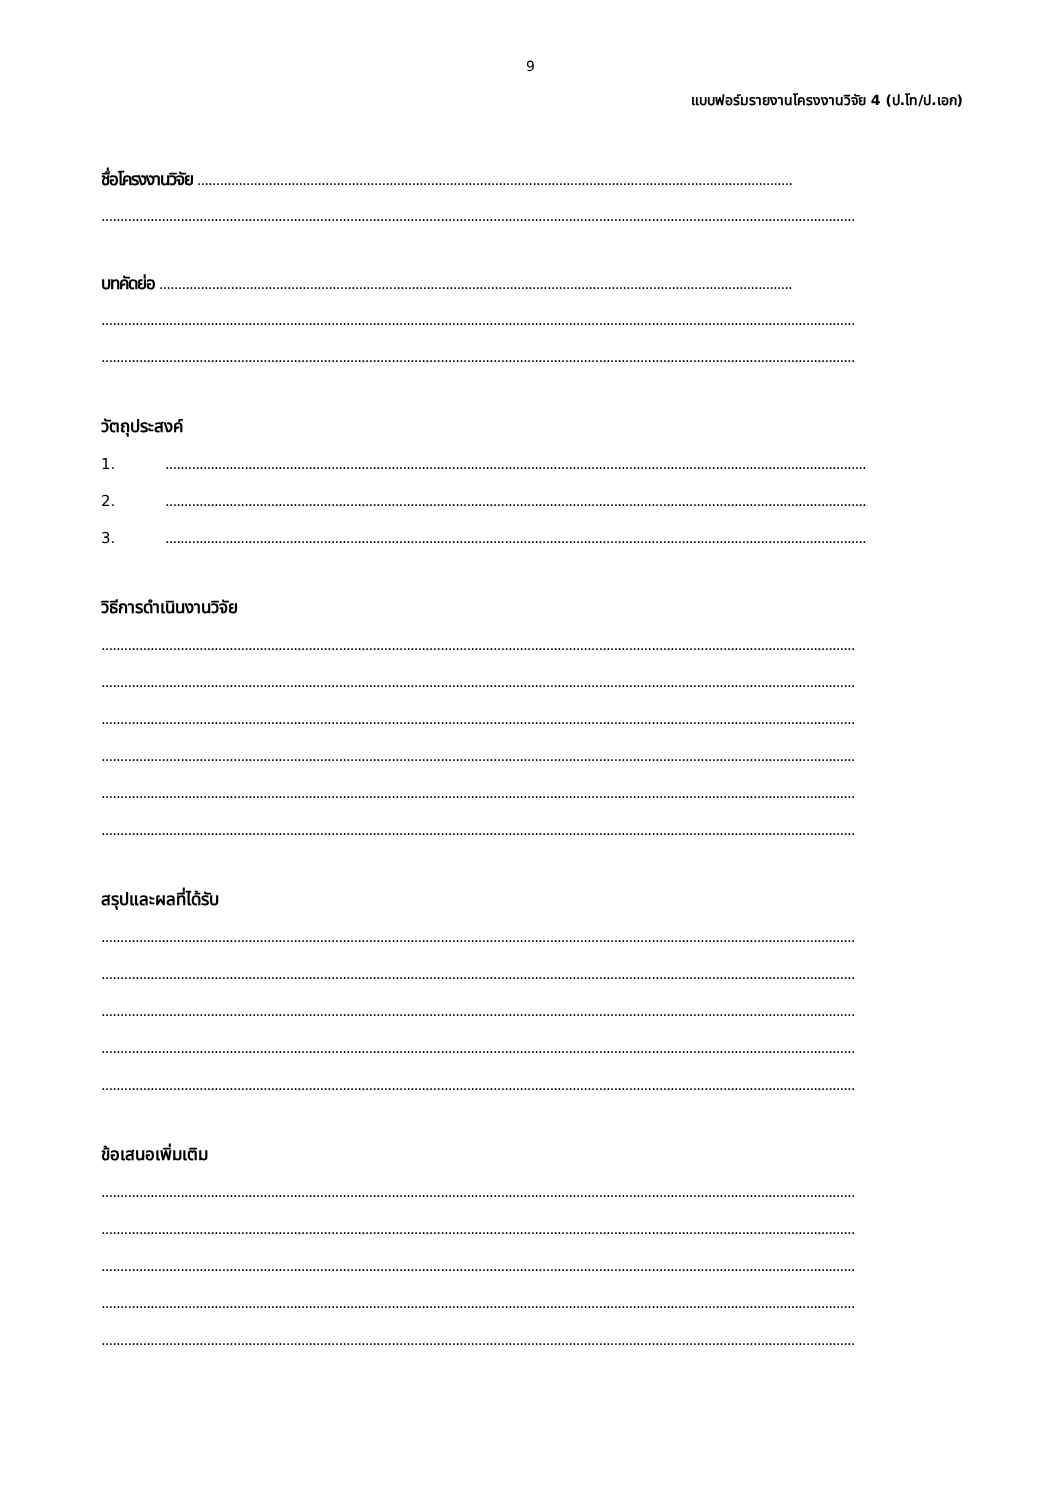9
แบบฟอร์มรายงานโครงงานวิจัย 4 (ป.โท/ป.เอก)
ชื่อโครงงานวิจัย ..............................................................................................................................................................
........................................................................................................................................................................................................
บทคัดย่อ ........................................................................................................................................................................
........................................................................................................................................................................................................
........................................................................................................................................................................................................
วัตถุประสงค์
1...........................................................................................................................................................................................
2...........................................................................................................................................................................................
3...........................................................................................................................................................................................
วิธีการดำเนินงานวิจัย
........................................................................................................................................................................................................
........................................................................................................................................................................................................
........................................................................................................................................................................................................
........................................................................................................................................................................................................
........................................................................................................................................................................................................
........................................................................................................................................................................................................
สรุปและผลที่ได้รับ
........................................................................................................................................................................................................
........................................................................................................................................................................................................
........................................................................................................................................................................................................
........................................................................................................................................................................................................
........................................................................................................................................................................................................
ข้อเสนอเพิ่มเติม
........................................................................................................................................................................................................
........................................................................................................................................................................................................
........................................................................................................................................................................................................
........................................................................................................................................................................................................
........................................................................................................................................................................................................